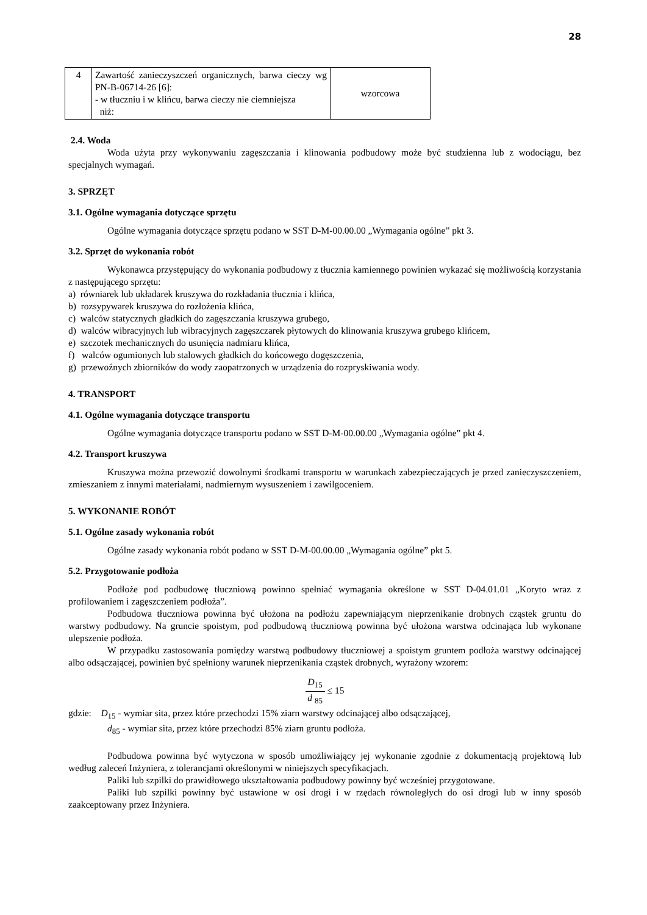28
| 4 | Zawartość zanieczyszczeń organicznych, barwa cieczy wg PN-B-06714-26 [6]: - w tłuczniu i w klińcu, barwa cieczy nie ciemniejsza niż: | wzorcowa |
2.4. Woda
Woda użyta przy wykonywaniu zagęszczania i klinowania podbudowy może być studzienna lub z wodociągu, bez specjalnych wymagań.
3. SPRZĘT
3.1. Ogólne wymagania dotyczące sprzętu
Ogólne wymagania dotyczące sprzętu podano w SST D-M-00.00.00 „Wymagania ogólne” pkt 3.
3.2. Sprzęt do wykonania robót
Wykonawca przystępujący do wykonania podbudowy z tłucznia kamiennego powinien wykazać się możliwością korzystania z następującego sprzętu:
a) równiarek lub układarek kruszywa do rozkładania tłucznia i klińca,
b) rozsypywarek kruszywa do rozłożenia klińca,
c) walców statycznych gładkich do zagęszczania kruszywa grubego,
d) walców wibracyjnych lub wibracyjnych zagęszczarek płytowych do klinowania kruszywa grubego klińcem,
e) szczotek mechanicznych do usunięcia nadmiaru klińca,
f) walców ogumionych lub stalowych gładkich do końcowego dogęszczenia,
g) przewoźnych zbiorników do wody zaopatrzonych w urządzenia do rozpryskiwania wody.
4. TRANSPORT
4.1. Ogólne wymagania dotyczące transportu
Ogólne wymagania dotyczące transportu podano w SST D-M-00.00.00 „Wymagania ogólne” pkt 4.
4.2. Transport kruszywa
Kruszywa można przewozić dowolnymi środkami transportu w warunkach zabezpieczających je przed zanieczyszczeniem, zmieszaniem z innymi materiałami, nadmiernym wysuszeniem i zawilgoceniem.
5. WYKONANIE ROBÓT
5.1. Ogólne zasady wykonania robót
Ogólne zasady wykonania robót podano w SST D-M-00.00.00 „Wymagania ogólne” pkt 5.
5.2. Przygotowanie podłoża
Podłoże pod podbudowę tłuczniową powinno spełniać wymagania określone w SST D-04.01.01 „Koryto wraz z profilowaniem i zagęszczeniem podłoża”.
Podbudowa tłuczniowa powinna być ułożona na podłożu zapewniającym nieprzenikanie drobnych cząstek gruntu do warstwy podbudowy. Na gruncie spoistym, pod podbudową tłuczniową powinna być ułożona warstwa odcinająca lub wykonane ulepszenie podłoża.
W przypadku zastosowania pomiędzy warstwą podbudowy tłuczniowej a spoistym gruntem podłoża warstwy odcinającej albo odsączającej, powinien być spełniony warunek nieprzenikania cząstek drobnych, wyrażony wzorem:
D<sub>15</sub> d <sub>85</sub> ≤ 15
gdzie: D<sub>15</sub> - wymiar sita, przez które przechodzi 15% ziarn warstwy odcinającej albo odsączającej,
d<sub>85</sub> - wymiar sita, przez które przechodzi 85% ziarn gruntu podłoża.
Podbudowa powinna być wytyczona w sposób umożliwiający jej wykonanie zgodnie z dokumentacją projektową lub według zaleceń Inżyniera, z tolerancjami określonymi w niniejszych specyfikacjach.
Paliki lub szpilki do prawidłowego ukształtowania podbudowy powinny być wcześniej przygotowane.
Paliki lub szpilki powinny być ustawione w osi drogi i w rzędach równoległych do osi drogi lub w inny sposób zaakceptowany przez Inżyniera.